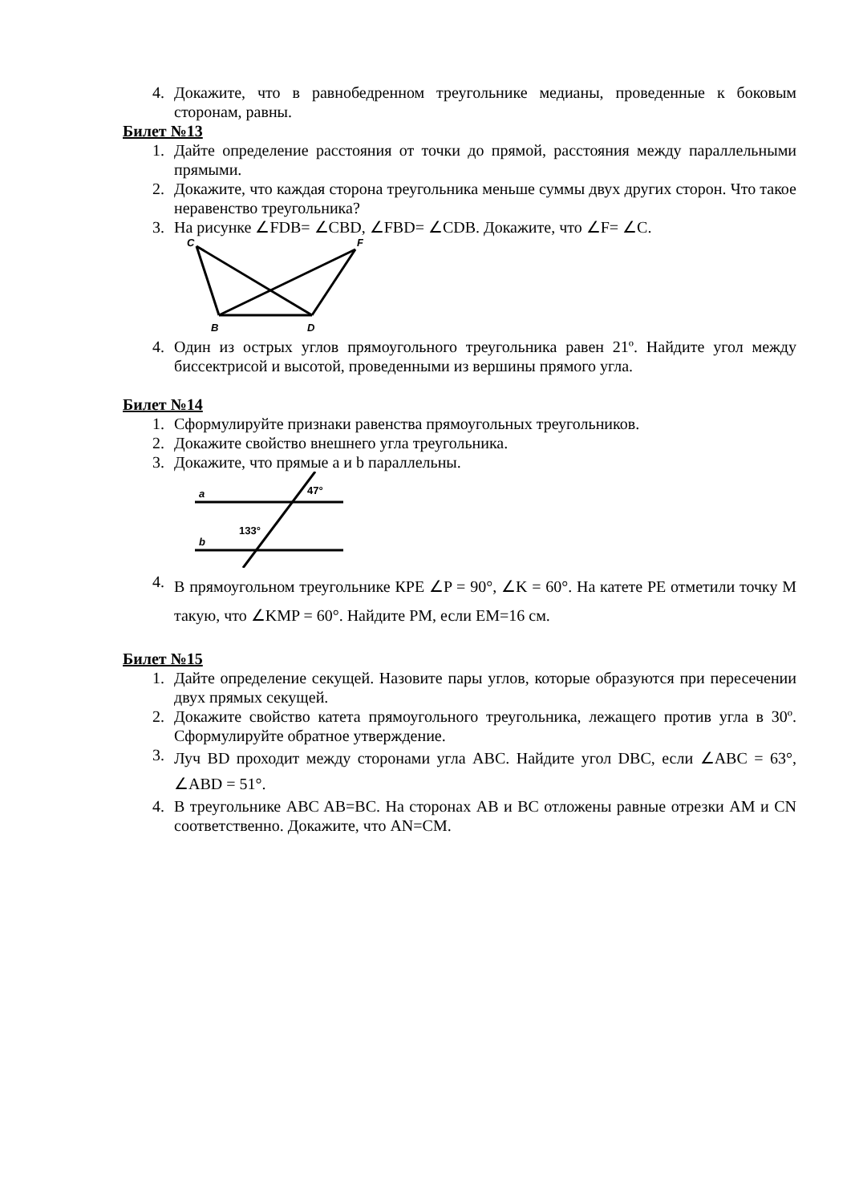4. Докажите, что в равнобедренном треугольнике медианы, проведенные к боковым сторонам, равны.
Билет №13
1. Дайте определение расстояния от точки до прямой, расстояния между параллельными прямыми.
2. Докажите, что каждая сторона треугольника меньше суммы двух других сторон. Что такое неравенство треугольника?
3. На рисунке ∠FDB= ∠CBD, ∠FBD= ∠CDB. Докажите, что ∠F= ∠C.
C
F
B
D
4. Один из острых углов прямоугольного треугольника равен 21º. Найдите угол между биссектрисой и высотой, проведенными из вершины прямого угла.
Билет №14
1. Сформулируйте признаки равенства прямоугольных треугольников.
2. Докажите свойство внешнего угла треугольника.
3. Докажите, что прямые a и b параллельны.
a
b
47°
133°
4. В прямоугольном треугольнике КРЕ ∠P = 90°, ∠K = 60°. На катете РЕ отметили точку М такую, что ∠KMP = 60°. Найдите РМ, если ЕМ=16 см.
Билет №15
1. Дайте определение секущей. Назовите пары углов, которые образуются при пересечении двух прямых секущей.
2. Докажите свойство катета прямоугольного треугольника, лежащего против угла в 30º. Сформулируйте обратное утверждение.
3. Луч BD проходит между сторонами угла ABC. Найдите угол DBC, если ∠ABC = 63°, ∠ABD = 51°.
4. В треугольнике ABC AB=BC. На сторонах AB и BC отложены равные отрезки AM и CN соответственно. Докажите, что AN=CM.